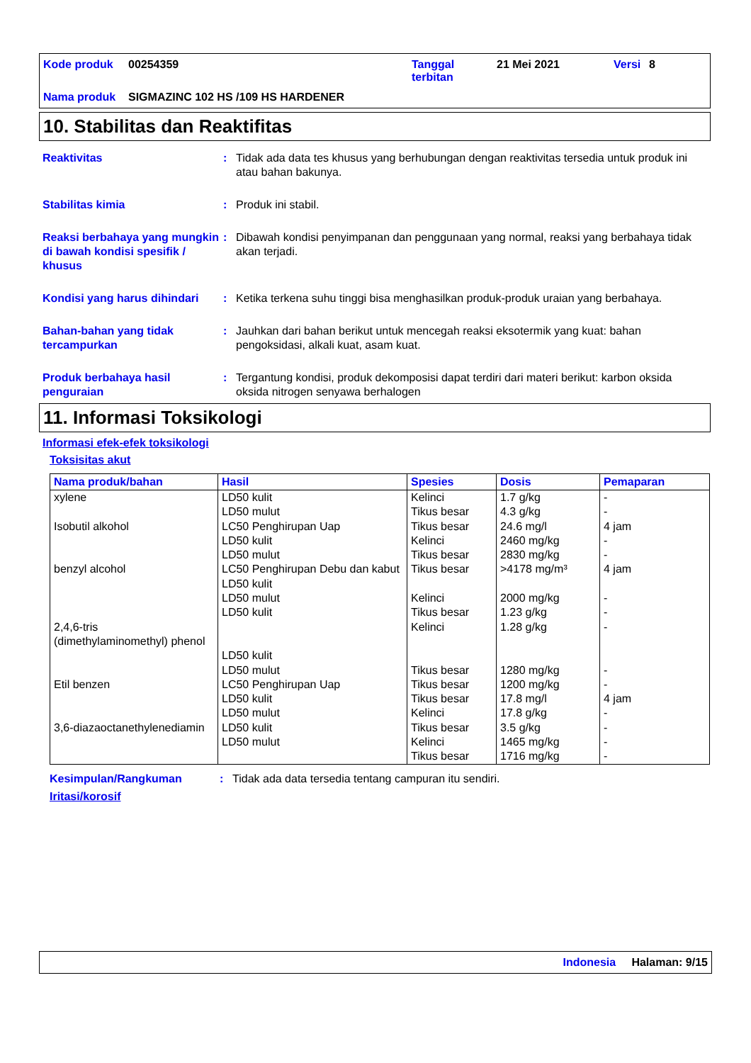Kode produk 00254359 Tanggal terbitan 21 Mei 2021 Versi 8 Nama produk SIGMAZINC 102 HS /109 HS HARDENER
10. Stabilitas dan Reaktifitas
Reaktivitas: Tidak ada data tes khusus yang berhubungan dengan reaktivitas tersedia untuk produk ini atau bahan bakunya.
Stabilitas kimia: Produk ini stabil.
Reaksi berbahaya yang mungkin di bawah kondisi spesifik / khusus: Dibawah kondisi penyimpanan dan penggunaan yang normal, reaksi yang berbahaya tidak akan terjadi.
Kondisi yang harus dihindari: Ketika terkena suhu tinggi bisa menghasilkan produk-produk uraian yang berbahaya.
Bahan-bahan yang tidak tercampurkan: Jauhkan dari bahan berikut untuk mencegah reaksi eksotermik yang kuat: bahan pengoksidasi, alkali kuat, asam kuat.
Produk berbahaya hasil penguraian: Tergantung kondisi, produk dekomposisi dapat terdiri dari materi berikut: karbon oksida oksida nitrogen senyawa berhalogen
11. Informasi Toksikologi
Informasi efek-efek toksikologi
Toksisitas akut
| Nama produk/bahan | Hasil | Spesies | Dosis | Pemaparan |
| --- | --- | --- | --- | --- |
| xylene Isobutil alkohol benzyl alcohol 2,4,6-tris (dimethylaminomethyl) phenol Etil benzen 3,6-diazaoctanethylenediamin | LD50 kulit LD50 mulut LC50 Penghirupan Uap LD50 kulit LD50 mulut LC50 Penghirupan Debu dan kabut LD50 kulit LD50 mulut LD50 kulit LD50 kulit LD50 mulut LC50 Penghirupan Uap LD50 kulit LD50 mulut LD50 kulit LD50 mulut | Kelinci Tikus besar Tikus besar Kelinci Tikus besar Tikus besar Kelinci Tikus besar Kelinci Tikus besar Tikus besar Tikus besar Kelinci Tikus besar Kelinci Tikus besar | 1.7 g/kg 4.3 g/kg 24.6 mg/l 2460 mg/kg 2830 mg/kg >4178 mg/m³ 2000 mg/kg 1.23 g/kg 1.28 g/kg 1280 mg/kg 1200 mg/kg 17.8 mg/l 17.8 g/kg 3.5 g/kg 1465 mg/kg 1716 mg/kg | - - 4 jam - - 4 jam - - - - - 4 jam - - - - |
Kesimpulan/Rangkuman: Tidak ada data tersedia tentang campuran itu sendiri.
Iritasi/korosif
Indonesia Halaman: 9/15